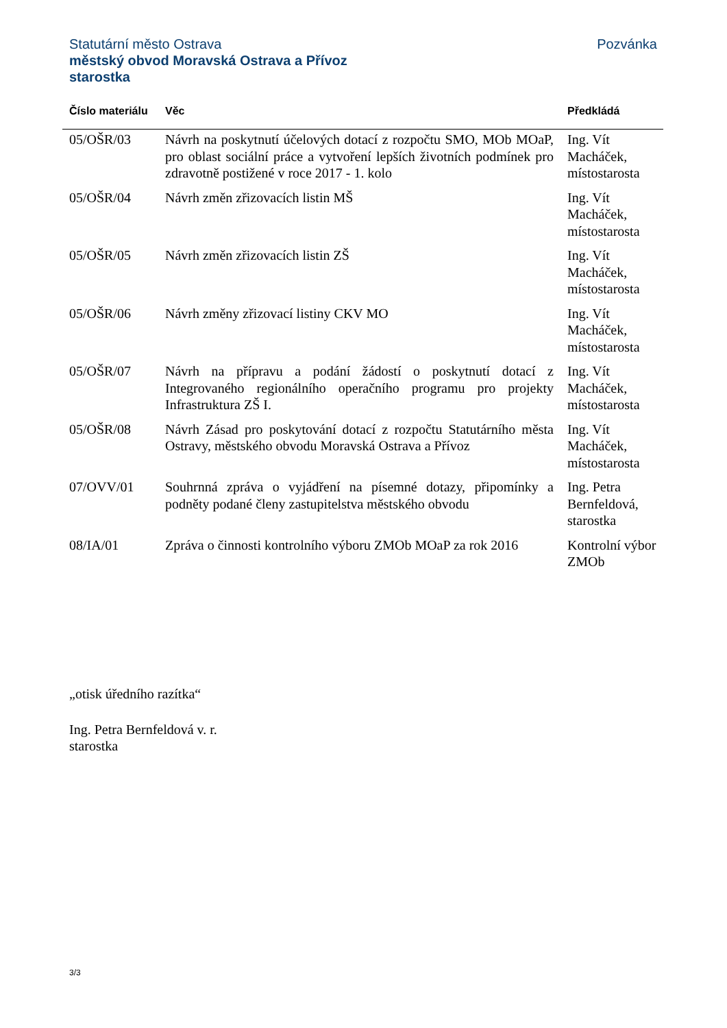Statutární město Ostrava
Pozvánka
městský obvod Moravská Ostrava a Přívoz
starostka
| Číslo materiálu | Věc | Předkládá |
| --- | --- | --- |
| 05/OŠR/03 | Návrh na poskytnutí účelových dotací z rozpočtu SMO, MOb MOaP, pro oblast sociální práce a vytvoření lepších životních podmínek pro zdravotně postižené v roce 2017 - 1. kolo | Ing. Vít Macháček, místostarosta |
| 05/OŠR/04 | Návrh změn zřizovacích listin MŠ | Ing. Vít Macháček, místostarosta |
| 05/OŠR/05 | Návrh změn zřizovacích listin ZŠ | Ing. Vít Macháček, místostarosta |
| 05/OŠR/06 | Návrh změny zřizovací listiny CKV MO | Ing. Vít Macháček, místostarosta |
| 05/OŠR/07 | Návrh na přípravu a podání žádostí o poskytnutí dotací z Integrovaného regionálního operačního programu pro projekty Infrastruktura ZŠ I. | Ing. Vít Macháček, místostarosta |
| 05/OŠR/08 | Návrh Zásad pro poskytování dotací z rozpočtu Statutárního města Ostravy, městského obvodu Moravská Ostrava a Přívoz | Ing. Vít Macháček, místostarosta |
| 07/OVV/01 | Souhrnná zpráva o vyjádření na písemné dotazy, připomínky a podněty podané členy zastupitelstva městského obvodu | Ing. Petra Bernfeldová, starostka |
| 08/IA/01 | Zpráva o činnosti kontrolního výboru ZMOb MOaP za rok 2016 | Kontrolní výbor ZMOb |
„otisk úředního razítka“
Ing. Petra Bernfeldová v. r.
starostka
3/3